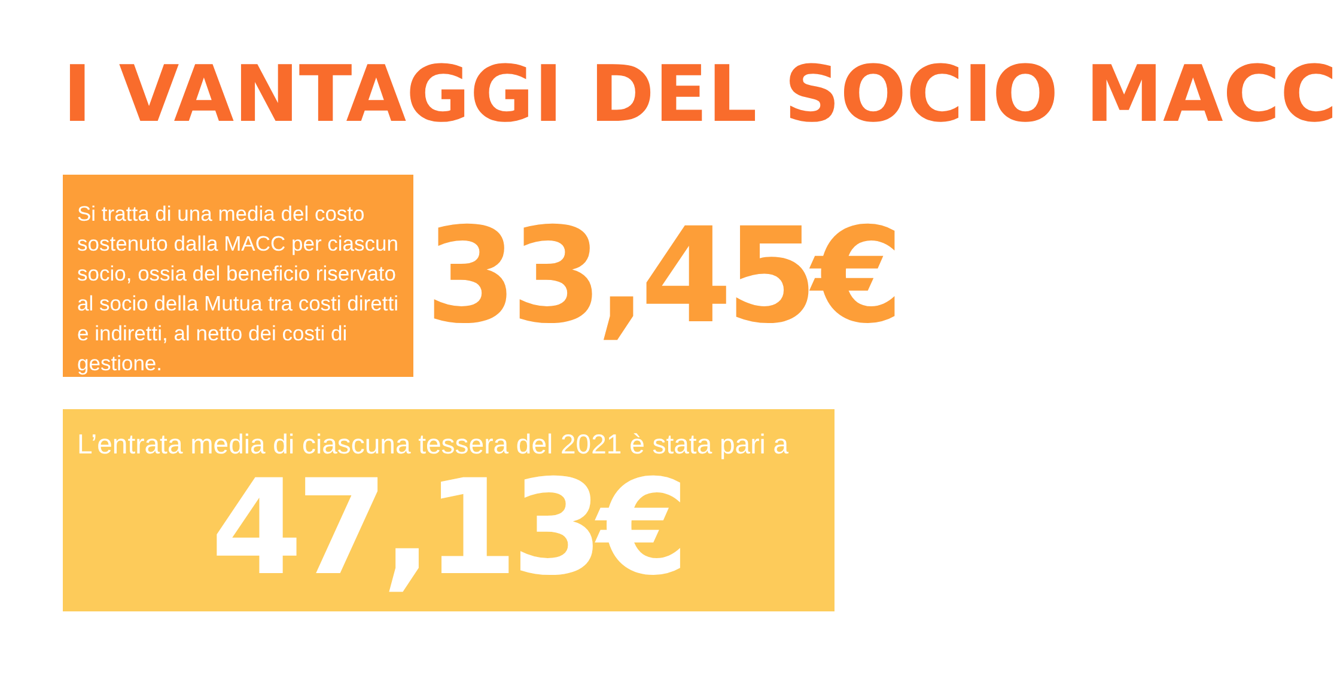I VANTAGGI DEL SOCIO MACC
Si tratta di una media del costo sostenuto dalla MACC per ciascun socio, ossia del beneficio riservato al socio della Mutua tra costi diretti e indiretti, al netto dei costi di gestione.
33,45€
L’entrata media di ciascuna tessera del 2021 è stata pari a
47,13€